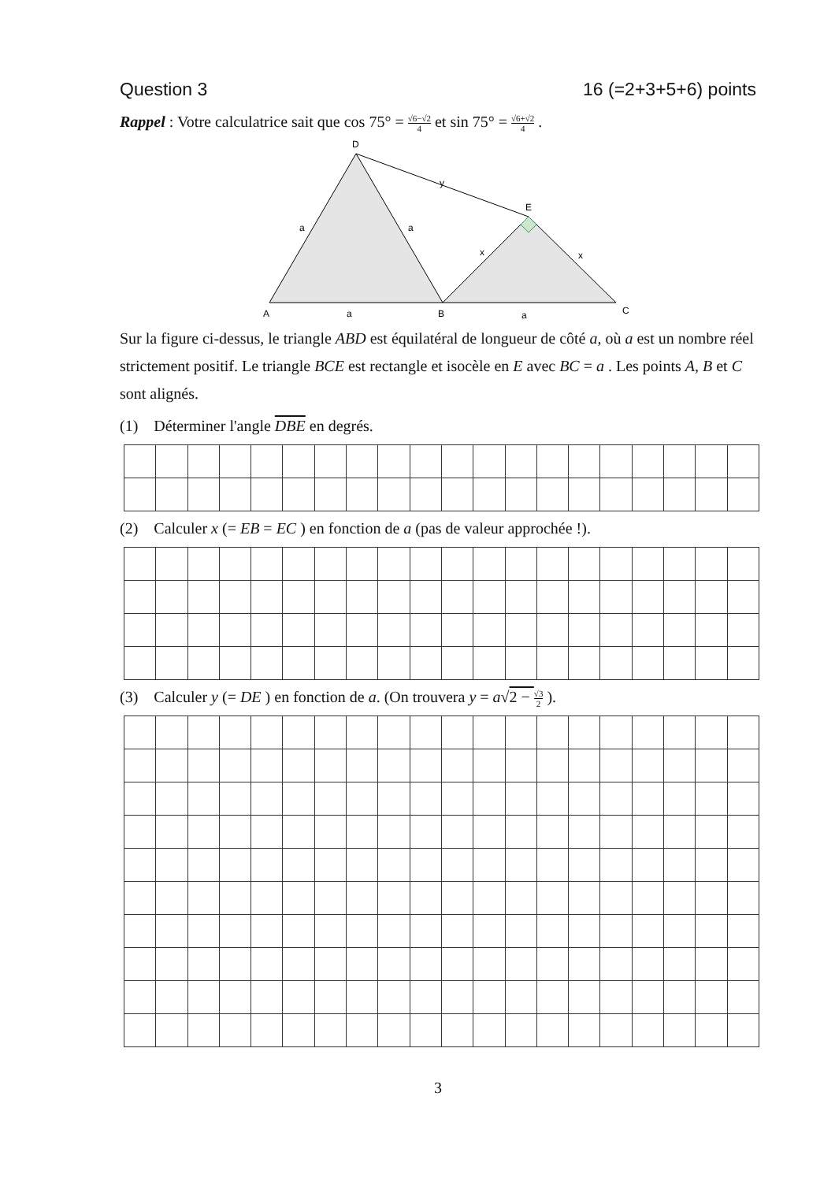Question 3 16 (=2+3+5+6) points
Rappel : Votre calculatrice sait que cos 75° = √6−√2 4 et sin 75° = √6+√2 4 .
D
A
B
C
E
y
a
a
a
a
x
x
Sur la figure ci-dessus, le triangle ABD est équilatéral de longueur de côté a, où a est un nombre réel strictement positif. Le triangle BCE est rectangle et isocèle en E avec BC = a . Les points A, B et C sont alignés.
(1) Déterminer l'angle DBE en degrés.
(2) Calculer x (= EB = EC ) en fonction de a (pas de valeur approchée !).
(3) Calculer y (= DE ) en fonction de a. (On trouvera y = a√2 − √3 2 ).
3